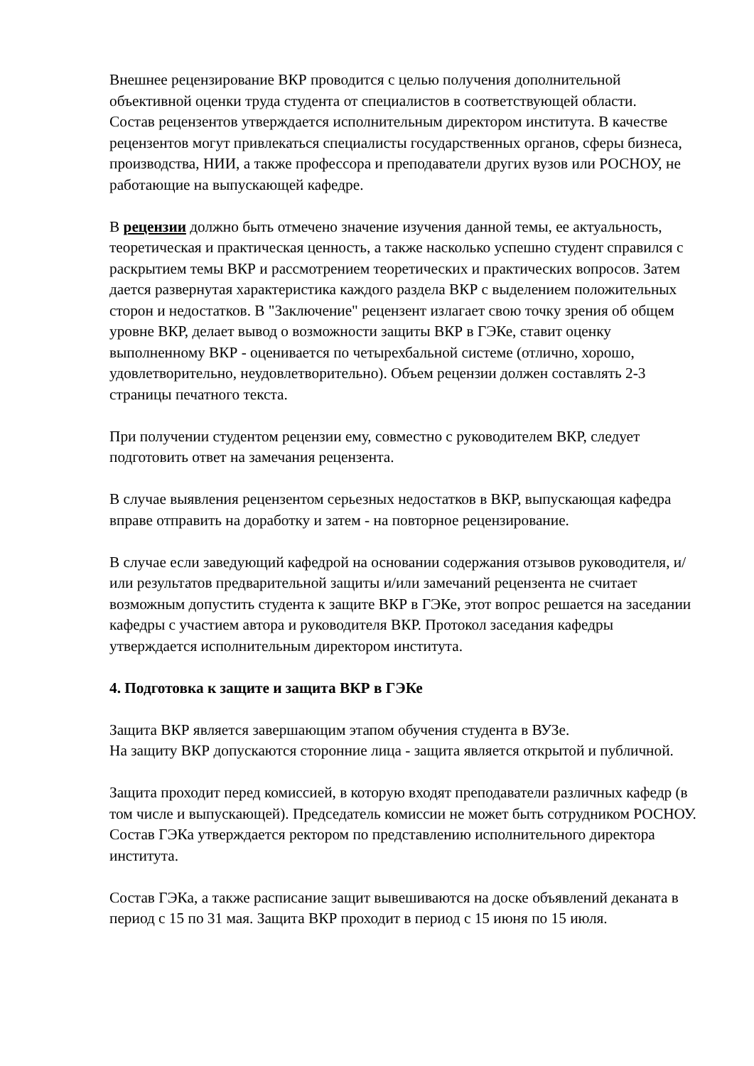Внешнее рецензирование ВКР проводится с целью получения дополнительной объективной оценки труда студента от специалистов в соответствующей области.
Состав рецензентов утверждается исполнительным директором института. В качестве рецензентов могут привлекаться специалисты государственных органов, сферы бизнеса, производства, НИИ, а также профессора и преподаватели других вузов или РОСНОУ, не работающие на выпускающей кафедре.
В рецензии должно быть отмечено значение изучения данной темы, ее актуальность, теоретическая и практическая ценность, а также насколько успешно студент справился с раскрытием темы ВКР и рассмотрением теоретических и практических вопросов. Затем дается развернутая характеристика каждого раздела ВКР с выделением положительных сторон и недостатков. В "Заключение" рецензент излагает свою точку зрения об общем уровне ВКР, делает вывод о возможности защиты ВКР в ГЭКе, ставит оценку выполненному ВКР - оценивается по четырехбальной системе (отлично, хорошо, удовлетворительно, неудовлетворительно). Объем рецензии должен составлять 2-3 страницы печатного текста.
При получении студентом рецензии ему, совместно с руководителем ВКР, следует подготовить ответ на замечания рецензента.
В случае выявления рецензентом серьезных недостатков в ВКР, выпускающая кафедра вправе отправить на доработку и затем - на повторное рецензирование.
В случае если заведующий кафедрой на основании содержания отзывов руководителя, и/или результатов предварительной защиты и/или замечаний рецензента не считает возможным допустить студента к защите ВКР в ГЭКе, этот вопрос решается на заседании кафедры с участием автора и руководителя ВКР. Протокол заседания кафедры утверждается исполнительным директором института.
4. Подготовка к защите и защита ВКР в ГЭКе
Защита ВКР является завершающим этапом обучения студента в ВУЗе.
На защиту ВКР допускаются сторонние лица - защита является открытой и публичной.
Защита проходит перед комиссией, в которую входят преподаватели различных кафедр (в том числе и выпускающей). Председатель комиссии не может быть сотрудником РОСНОУ. Состав ГЭКа утверждается ректором по представлению исполнительного директора института.
Состав ГЭКа, а также расписание защит вывешиваются на доске объявлений деканата в период с 15 по 31 мая. Защита ВКР проходит в период с 15 июня по 15 июля.